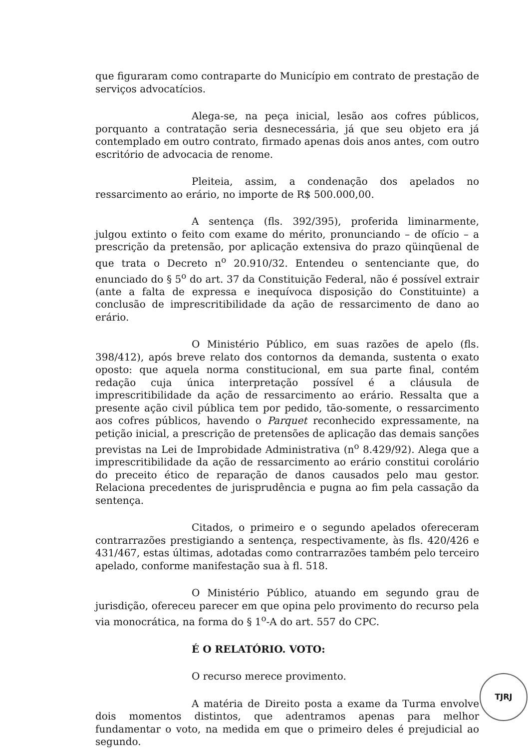que figuraram como contraparte do Município em contrato de prestação de serviços advocatícios.
Alega-se, na peça inicial, lesão aos cofres públicos, porquanto a contratação seria desnecessária, já que seu objeto era já contemplado em outro contrato, firmado apenas dois anos antes, com outro escritório de advocacia de renome.
Pleiteia, assim, a condenação dos apelados no ressarcimento ao erário, no importe de R$ 500.000,00.
A sentença (fls. 392/395), proferida liminarmente, julgou extinto o feito com exame do mérito, pronunciando – de ofício – a prescrição da pretensão, por aplicação extensiva do prazo qüinqüenal de que trata o Decreto n<sup>o</sup> 20.910/32. Entendeu o sentenciante que, do enunciado do § 5<sup>o</sup> do art. 37 da Constituição Federal, não é possível extrair (ante a falta de expressa e inequívoca disposição do Constituinte) a conclusão de imprescritibilidade da ação de ressarcimento de dano ao erário.
O Ministério Público, em suas razões de apelo (fls. 398/412), após breve relato dos contornos da demanda, sustenta o exato oposto: que aquela norma constitucional, em sua parte final, contém redação cuja única interpretação possível é a cláusula de imprescritibilidade da ação de ressarcimento ao erário. Ressalta que a presente ação civil pública tem por pedido, tão-somente, o ressarcimento aos cofres públicos, havendo o Parquet reconhecido expressamente, na petição inicial, a prescrição de pretensões de aplicação das demais sanções previstas na Lei de Improbidade Administrativa (n<sup>o</sup> 8.429/92). Alega que a imprescritibilidade da ação de ressarcimento ao erário constitui corolário do preceito ético de reparação de danos causados pelo mau gestor. Relaciona precedentes de jurisprudência e pugna ao fim pela cassação da sentença.
Citados, o primeiro e o segundo apelados ofereceram contrarrazões prestigiando a sentença, respectivamente, às fls. 420/426 e 431/467, estas últimas, adotadas como contrarrazões também pelo terceiro apelado, conforme manifestação sua à fl. 518.
O Ministério Público, atuando em segundo grau de jurisdição, ofereceu parecer em que opina pelo provimento do recurso pela via monocrática, na forma do § 1<sup>o</sup>-A do art. 557 do CPC.
É O RELATÓRIO. VOTO:
O recurso merece provimento.
A matéria de Direito posta a exame da Turma envolve dois momentos distintos, que adentramos apenas para melhor fundamentar o voto, na medida em que o primeiro deles é prejudicial ao segundo.
TJRJ